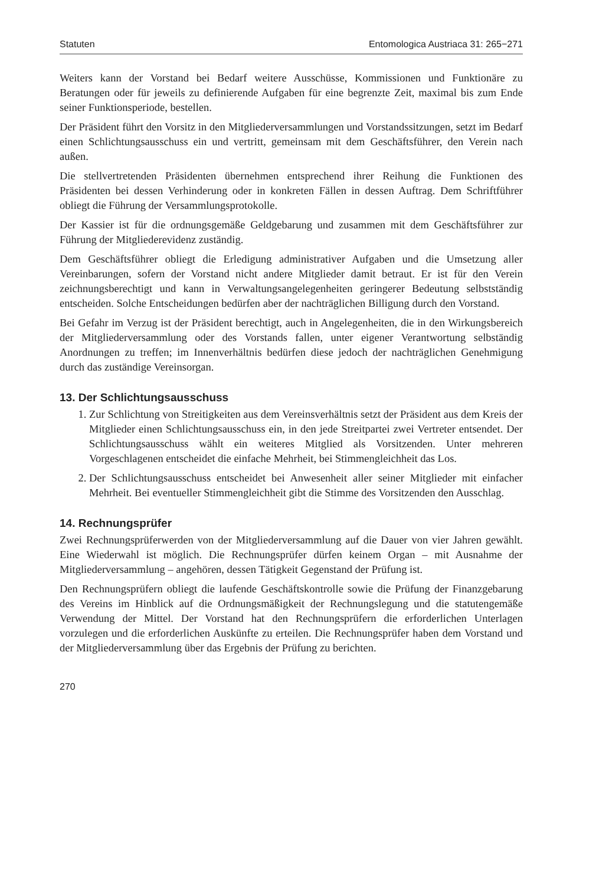Statuten Entomologica Austriaca 31: 265−271
Weiters kann der Vorstand bei Bedarf weitere Ausschüsse, Kommissionen und Funktionäre zu Beratungen oder für jeweils zu definierende Aufgaben für eine begrenzte Zeit, maximal bis zum Ende seiner Funktionsperiode, bestellen.
Der Präsident führt den Vorsitz in den Mitgliederversammlungen und Vorstandssitzungen, setzt im Bedarf einen Schlichtungsausschuss ein und vertritt, gemeinsam mit dem Geschäftsführer, den Verein nach außen.
Die stellvertretenden Präsidenten übernehmen entsprechend ihrer Reihung die Funktionen des Präsidenten bei dessen Verhinderung oder in konkreten Fällen in dessen Auftrag. Dem Schriftführer obliegt die Führung der Versammlungsprotokolle.
Der Kassier ist für die ordnungsgemäße Geldgebarung und zusammen mit dem Geschäftsführer zur Führung der Mitgliederevidenz zuständig.
Dem Geschäftsführer obliegt die Erledigung administrativer Aufgaben und die Umsetzung aller Vereinbarungen, sofern der Vorstand nicht andere Mitglieder damit betraut. Er ist für den Verein zeichnungsberechtigt und kann in Verwaltungsangelegenheiten geringerer Bedeutung selbstständig entscheiden. Solche Entscheidungen bedürfen aber der nachträglichen Billigung durch den Vorstand.
Bei Gefahr im Verzug ist der Präsident berechtigt, auch in Angelegenheiten, die in den Wirkungsbereich der Mitgliederversammlung oder des Vorstands fallen, unter eigener Verantwortung selbständig Anordnungen zu treffen; im Innenverhältnis bedürfen diese jedoch der nachträglichen Genehmigung durch das zuständige Vereinsorgan.
13. Der Schlichtungsausschuss
1. Zur Schlichtung von Streitigkeiten aus dem Vereinsverhältnis setzt der Präsident aus dem Kreis der Mitglieder einen Schlichtungsausschuss ein, in den jede Streitpartei zwei Vertreter entsendet. Der Schlichtungsausschuss wählt ein weiteres Mitglied als Vorsitzenden. Unter mehreren Vorgeschlagenen entscheidet die einfache Mehrheit, bei Stimmengleichheit das Los.
2. Der Schlichtungsausschuss entscheidet bei Anwesenheit aller seiner Mitglieder mit einfacher Mehrheit. Bei eventueller Stimmengleichheit gibt die Stimme des Vorsitzenden den Ausschlag.
14. Rechnungsprüfer
Zwei Rechnungsprüferwerden von der Mitgliederversammlung auf die Dauer von vier Jahren gewählt. Eine Wiederwahl ist möglich. Die Rechnungsprüfer dürfen keinem Organ – mit Ausnahme der Mitgliederversammlung – angehören, dessen Tätigkeit Gegenstand der Prüfung ist.
Den Rechnungsprüfern obliegt die laufende Geschäftskontrolle sowie die Prüfung der Finanzgebarung des Vereins im Hinblick auf die Ordnungsmäßigkeit der Rechnungslegung und die statutengemäße Verwendung der Mittel. Der Vorstand hat den Rechnungsprüfern die erforderlichen Unterlagen vorzulegen und die erforderlichen Auskünfte zu erteilen. Die Rechnungsprüfer haben dem Vorstand und der Mitgliederversammlung über das Ergebnis der Prüfung zu berichten.
270